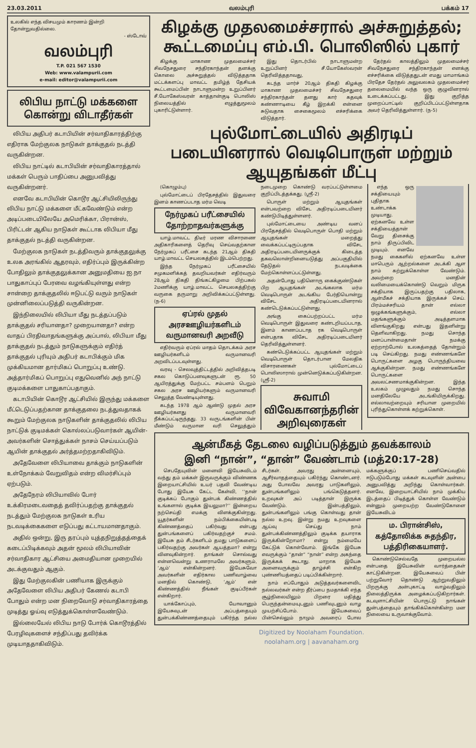23.03.2011 வலம்புரி பக்கம் 17
உலகில் எந்த விசயமும் காரணம் இன்றி தோன்றுவதில்லை.
- ஸ்டோவ்
வலம்புரி
T.P. 021 567 1530
Web: www.valampurii.com
e-mail: editor@valampurii.com
லிபிய நாட்டு மக்களை கொன்று விடாதீர்கள்
லிபிய அதிபர் கடாபியின் சர்வாதிகாரத்திற்கு எதிராக மேற்குலக நாடுகள் தாக்குதல் நடத்தி வருகின்றன.
லிபிய நாட்டில் கடாபியின் சர்வாதிகாரத்தால் மக்கள் பெரும் பாதிப்பை அனுபவித்து வருகின்றனர்.
எனவே கடாபியின் கொடூர ஆட்சியிலிருந்து லிபிய நாட்டு மக்களை மீட்கவேண்டும் என்ற அடிப்படையிலேயே அமெரிக்கா, பிரான்ஸ், பிரிட்டன் ஆகிய நாடுகள் கூட்டாக லிபியா மீது தாக்குதல் நடத்தி வருகின்றன.
மேற்குலக நாடுகள் நடத்திவரும் தாக்குதலுக்கு உலக அரங்கில் ஆதரவும், எதிர்ப்பும் இருக்கின்ற போதிலும் தாக்குதலுக்கான அனுமதியை ஐ.நா பாதுகாப்புப் பேரவை வழங்கியுள்ளது என்ற சான்றை தாக்குதலில் ஈடுபட்டு வரும் நாடுகள் முன்னிலைப்படுத்தி வருகின்றன.
இந்நிலையில் லிபியா மீது நடத்தப்படும் தாக்குதல் சரியானதா? முறையானதா? என்ற வாதப் பிரதிவாதங்களுக்கு அப்பால், லிபியா மீது தாக்குதல் நடத்தும் நாடுகளுக்கும் எதிர்த் தாக்குதல் புரியும் அதிபர் கடாபிக்கும் மிக முக்கியமான தார்மிகப் பொறுப்பு உண்டு. அத்தார்மிகப் பொறுப்பு எதுவெனில் அந் நாட்டு குடிமக்களை பாதுகாப்பதாகும்.
கடாபியின் கொடூர ஆட்சியில் இருந்து மக்களை மீட்டெடுப்பதற்கான தாக்குதலை நடத்துவதாகக் கூறும் மேற்குலக நாடுகளின் தாக்குதலில் லிபிய நாட்டுக் குடிமக்கள் கொல்லப்படுவார்கள் ஆயின்- அவர்களின் சொத்துக்கள் நாசம் செய்யப்படும் ஆயின் தாக்குதல் அர்த்தமற்றதாகிவிடும்.
அதேவேளை லிபியாவை தாக்கும் நாடுகளின் உள்நோக்கம் வேறுவிதம் என்ற விமர்சிப்பும் ஏற்படும்.
அதேநேரம் லிபியாவில் போர் உக்கிரமடைவதைத் தவிர்ப்பதற்கு தாக்குதல் நடத்தும் மேற்குலக நாடுகள் உரிய நடவடிக்கைகளை எடுப்பது கட்டாயமானதாகும்.
அதில் ஒன்று, இரு தரப்பும் யுத்தநிறுத்தத்தைக் கடைப்பிடிக்கவும் அதன் மூலம் லிபியாவின் சர்வாதிகார ஆட்சியை அமைதியான முறையில் அடக்குவதும் ஆகும்.
இது மேற்குலகின் பணியாக இருக்கும் அதேவேளை லிபிய அதிபர் கேணல் கடாபி போதும் என்ற மன நிறைவோடு சர்வாதிகாரத்தை முடித்து ஓய்வு எடுத்துக்கொள்ளவேண்டும்.
இல்லையேல் லிபிய நாடு போர்க் கொடூரத்தில் பேரழிவுகளைச் சந்திப்பது தவிர்க்க முடியாததாகிவிடும்.
கிழக்கு முதலமைச்சரால் அச்சுறுத்தல்; கூட்டமைப்பு எம்.பி. பொலிஸில் புகார்
கிழக்கு மாகாண முதலமைச்சர் சிவநேசதுரை சந்திரகாந்தன் தனக்கு கொலை அச்சுறுத்தல் விடுத்ததாக மட்டக்களப்பு மாவட்ட தமிழ்த் தேசியக் கூட்டமைப்பின் நாடாளுமன்ற உறுப்பினர் சீ.யோகேஸ்வரன் காத்தான்குடி பொலிஸ் நிலையத்தில் எழுத்துமூலம் புகாரிட்டுள்ளார்.
இது தொடர்பில் நாடாளுமன்ற உறுப்பினர் சீ.யோகேஸ்வரன் தெரிவித்ததாவது,
கடந்த மார்ச் 20ஆம் திகதி கிழக்கு மாகாண முதலமைச்சர் சிவநேசதுரை சந்திரகாந்தன் தனது கார் கதவுக் கண்ணாடியை கீழ் இறக்கி என்னை சுடுவதாக சைகைமூலம் எச்சரிக்கை விடுத்தார்.
தேர்தல் காலத்திலும் முதலமைச்சர் சிவநேசதுரை சந்திரகாந்தன் எனக்கு எச்சரிக்கை விடுத்ததுடன் எமது மாமாங்கம் பிரதேச தேர்தல் அலுவலகம் முதலமைச்சர் தலைமையில் வந்த ஒரு குழுவினரால் உடைக்கப்பட்டது. இது குறித்த முறைப்பாட்டில் குறிப்பிடப்பட்டுள்ளதாக அவர் தெரிவித்துள்ளார். (ந-5)
புல்மோட்டையில் அதிரடிப் படையினரால் வெடிபொருள் மற்றும் ஆயுதங்கள் மீட்பு
(கொழும்பு)
புல்மோட்டைப் பிரதேசத்தில் இதுவரை இனம் காணப்படாத மர்ம வெடி
நேர்முகப் பரீட்சையில் தோற்றாதவர்களுக்கு
யாழ்.மாவட்ட திடீர் மரண விசாரணை அதிகாரிகளைத் தெரிவு செய்வதற்கான நேர்முகப் பரீட்சை கடந்த 21ஆம் திகதி யாழ்.மாவட்ட செயலகத்தில் இடம்பெற்றது.
இந்த நேர்முகப் பரீட்சையில் சமுகமளிக்கத் தவறியவர்கள் எதிர்வரும் 28ஆம் திகதி திங்கட்கிழமை பிற்பகல் 2மணிக்கு யாழ்.மாவட்ட செயலகத்திற்கு வருகை தருமாறு அறிவிக்கப்பட்டுள்ளது. (ந-6)
ஏப்ரல் முதல் அரசஊழியர்களிடம் வருமானவரி அறவீடு
எதிர்வரும் ஏப்ரல் மாதம் தொடக்கம் அரச ஊழியர்களிடம் வருமானவரி அறவிடப்படவுள்ளது.
வரவு - செலவுத்திட்டத்தில் அறிவித்தபடி சகல கொடுப்பனவுகளுடன் ரூ. 50 ஆயிரத்துக்கு மேற்பட்ட சம்பளம் பெறும் சகல அரச ஊழியர்களும் வருமானவரி செலுத்த வேண்டியுள்ளது.
கடந்த 1978 ஆம் ஆண்டு முதல் அரச ஊழியர்களது வருமானவரி நீக்கப்பட்டிருந்தது. 33 வருடங்களின் பின் மீண்டும் வருமான வரி செலுத்தும் நடைமுறை கொண்டு வரப்பட்டுள்ளமை குறிப்பிடத்தக்கது. (ஸ்ரீ-2)
பொருள் மற்றும் ஆயுதங்கள் என்பவற்றை விசேட அதிரடிப்படையினர் கண்டுபிடித்துள்ளனர்.
புல்மோட்டையை அண்டிய வனப் பிரதேசத்தில் வெடிபொருள் பொதி மற்றும் ஆயுதங்கள் மறைத்து வைக்கப்பட்டிருப்பதாக விசேட அதிரடிப்படையினருக்குக் கிடைத்த தகவலொன்றினையடுத்து அப்பகுதியில் தேடுதல் நடவடிக்கை மேற்கொள்ளப்பட்டுள்ளது.
அதன்போது பதினொரு கைக்குண்டுகள் பிற ஆயுதங்கள் அடங்கலாக மர்ம வெடிபொருள் அடங்கிய பேர்தியொன்று விசேட அதிரடிப்படையினரால் கண்டெடுக்கப்பட்டுள்ளது.
அங்கு கைப்பற்றப்பட்ட மர்ம வெடிபொருள் இதுவரை கண்டறியப்படாத, இனம் காணப்படாத ரக வெடிபொருள் என்பதாக விசேட அதிரடிப்படையினர் தெரிவித்துள்ளனர்.
கண்டெடுக்கப்பட்ட ஆயுதங்கள் மற்றும் வெடிபொருள் தொடர்பான மேலதிக விசாரணைகள் புல்மோட்டைப் பொலிஸாரால் முன்னெடுக்கப்படுகின்றன. (ஸ்ரீ-2)
சுவாமி விவேகானந்தரின் அறிவுரைகள்
எந்த ஒரு சக்தியையும் புதிதாக உண்டாக்க முடியாது. ஏற்கனவே உள்ள சக்தியைத்தான் வேறு திசைக்கு நாம் திருப்பிவிட முடியும். எனவே நமது கைகளில் ஏற்கனவே உள்ள மாபெரும் ஆற்றல்களை அடக்கி ஆள நாம் கற்றுக்கொள்ள வேண்டும். அவற்றை மனதின் வலிமையைக்கொண்டு வெறும் மிருக சக்தியாக இருப்பதற்கு பதிலாக, ஆன்மீகச் சக்தியாக இருக்கச் செய். பிரம்மச்சரியம் தான் எல்லா ஒழுக்கங்களுக்கும், எல்லா மதங்களுக்கும் அடித்தளமாக விளங்குகிறது என்பது இதனின்று தெளிவாகிறது. நமது சொந்த மனப்பான்மைதான் நமக்கு ஏற்றாற்போல் உலகத்தைத் தோன்றும் படி செய்கிறது. நமது எண்ணங்களே பொருட்களை அழகு பொருந்தியவை ஆக்குகின்றன. நமது எண்ணங்களே பொருட்களை அவலட்சணமாக்குகின்றன. இந்த உலகம் முழுவதும் நமது சொந்த மனதிலேயே அடங்கியிருக்கிறது. எல்லாவற்றையும் சரியான முறையில் புரிந்துகொள்ளக் கற்றுக்கொள்.
ஆன்மீகத் தேடலை வழிப்படுத்தும் தவக்காலம்
இனி “நான்”, “தான்” வேண்டாம் (மத்20:17-28)
செபதேயுவின் மனைவி இயேசுவிடம் வந்து தம் மக்கள் இருவருக்கும் விண்ணக இறையாட்சியில் உயர் பதவி வேண்டிய போது இயேசு கேட்ட கேள்வி, ‘‘நான் குடிக்கப் போகும் துன்பக் கிண்ணத்தில் உங்களால் குடிக்க இயலுமா?’’ இன்றைய நற்செய்தி எமக்கு விளக்குகின்றது. யூதர்களின் நம்பிக்கையின்படி கிண்ணத்தைப் பகிர்வது என்பது துன்பங்களைப் பகிர்வதற்குச் சமம். இயேசு தம் சீடர்களிடம் தமது பாடுகளைப் பகிர்வதற்கு அவர்கள் ஆயத்தமா? என்று வினவுகின்றார். தாங்கள் சொல்வது என்னவென்று உணராமலே அவர்களும், ‘ஆம்’ என்கின்றனர். இயேசுவோ அவர்களின் எதிர்கால பணிவாழ்வை மனதில் கொண்டு, ‘ஆம்’ என் கிண்ணத்தில் நீங்கள் குடிப்பீர்கள் என்கிறார்.
யாக்கோப்பும், யோவானும் இயேசுவுடன் அப்பத்தையும் துன்பக்கிண்ணத்தையும் பகிர்ந்த நல்ல சீடர்கள். அவரது அன்னையும், ஆசீர்வாதத்தையும் பகிர்ந்து கொண்டனர். அது போலவே அவரது பாடுகளிலும், துன்பங்களிலும் பங்கெடுத்தனர். உறவுகள் அப் படித்தான் இருக்க வேண்டும். இன்பத்திலும், துன்பங்களிலும் பங்கு கொள்வது தான் நல்ல உறவு. இன்று நமது உறவுகளை ஆய்வு செய்து நாம் துன்பக்கிண்ணத்திலும் குடிக்க தயாராக இருக்கின்றோமா? என்று நம்மையே கேட்டுக் கொள்வோம். இங்கே இயேசு எவருக்கும் “தான்” “நான்” என்ற அகந்தை இருக்கக் கூடாது. மாறாக இயேசு அனைவருக்கும் தாழ்ச்சி என்கிற புண்ணியத்தைப் படிப்பிக்கின்றார்.
நாம் எப்போதும் அடுத்தவர்களைவிட நல்லவர்கள் என்ற தீர்ப்பை நமதாக்கி எந்த சூழ்நிலையிலும் பிறரை மதித்து பெருந்தன்மையுடனும் பணிவுடனும் வாழ முயற்சிப்போம். இயேசுவைப் பின்செல்லும் நாமும் அவரைப் போல மக்களுக்குப் பணிசெய்வதில் ஈடுபடும்போது மக்கள் கடவுளின் அன்பை அனுபவித்து அறிந்து கொள்வார்கள். எனவே, இறையாட்சியில் நாம் முக்கிய இடத்தைப் பிடித்துக் கொள்ள வேண்டும் என்னும் முறையற்ற வேண்டுகோளை இயேசுவிடம்
ம. பிரான்சிஸ், கத்தோலிக்க சுதந்திர, பத்திரிகையாளர்.
கொண்டுசெல்வதே முறையல்ல என்பதை இயேசுவின் வார்த்தைகள் காட்டுகின்றன. இயேசுவைப் பின் பற்றுவோர் தொண்டு ஆற்றுவதிலும் பிறருக்கு அன்புகாட்டி வாழ்வதிலும் நிலைத்திருக்க அழைக்கப்படுகிறார்கள். கடவுளாட்சியின் பொருட்டு நாங்கள் துன்பத்தையும் தாங்கிக்கொள்கின்ற மன நிலையை உருவாக்குவோம்.
Digitized by Noolaham Foundation.
noolaham.org | aavanaham.org